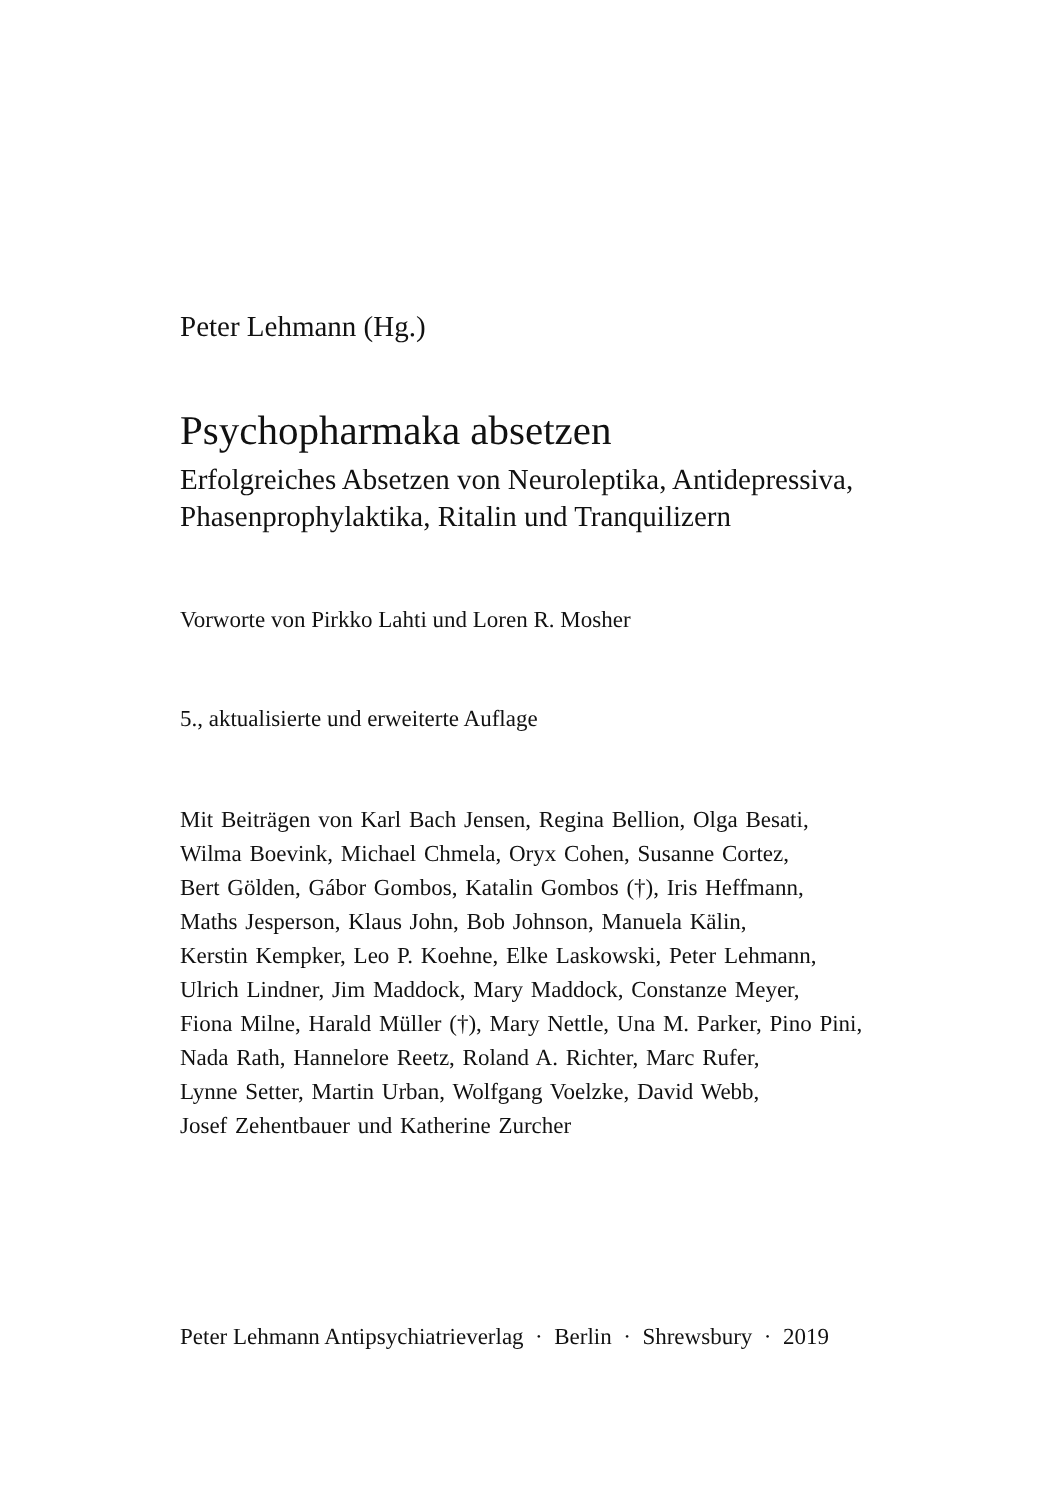Peter Lehmann (Hg.)
Psychopharmaka absetzen
Erfolgreiches Absetzen von Neuroleptika, Antidepressiva,
Phasenprophylaktika, Ritalin und Tranquilizern
Vorworte von Pirkko Lahti und Loren R. Mosher
5., aktualisierte und erweiterte Auflage
Mit Beiträgen von Karl Bach Jensen, Regina Bellion, Olga Besati,
Wilma Boevink, Michael Chmela, Oryx Cohen, Susanne Cortez,
Bert Gölden, Gábor Gombos, Katalin Gombos (†), Iris Heffmann,
Maths Jesperson, Klaus John, Bob Johnson, Manuela Kälin,
Kerstin Kempker, Leo P. Koehne, Elke Laskowski, Peter Lehmann,
Ulrich Lindner, Jim Maddock, Mary Maddock, Constanze Meyer,
Fiona Milne, Harald Müller (†), Mary Nettle, Una M. Parker, Pino Pini,
Nada Rath, Hannelore Reetz, Roland A. Richter, Marc Rufer,
Lynne Setter, Martin Urban, Wolfgang Voelzke, David Webb,
Josef Zehentbauer und Katherine Zurcher
Peter Lehmann Antipsychiatrieverlag · Berlin · Shrewsbury · 2019